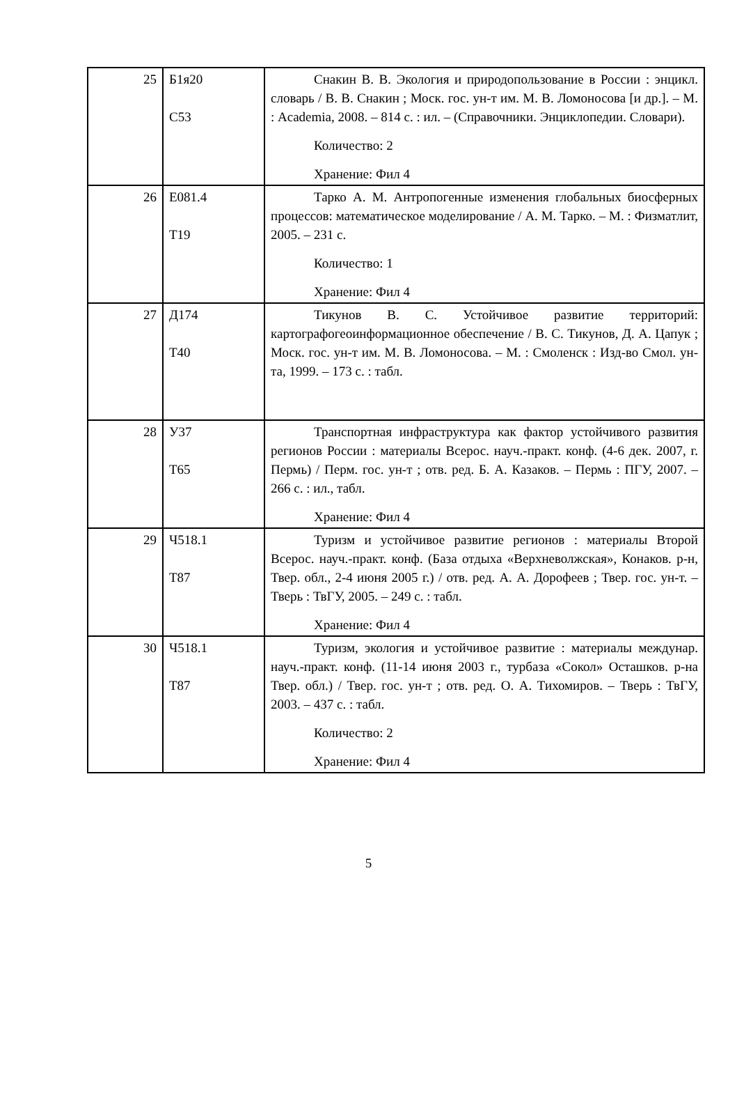| 25 | Б1я20 С53 | Снакин В. В. Экология и природопользование в России : энцикл. словарь / В. В. Снакин ; Моск. гос. ун-т им. М. В. Ломоносова [и др.]. – М. : Academia, 2008. – 814 с. : ил. – (Справочники. Энциклопедии. Словари). Количество: 2 Хранение: Фил 4 |
| 26 | Е081.4 Т19 | Тарко А. М. Антропогенные изменения глобальных биосферных процессов: математическое моделирование / А. М. Тарко. – М. : Физматлит, 2005. – 231 с. Количество: 1 Хранение: Фил 4 |
| 27 | Д174 Т40 | Тикунов В. С. Устойчивое развитие территорий: картографогеоинформационное обеспечение / В. С. Тикунов, Д. А. Цапук ; Моск. гос. ун-т им. М. В. Ломоносова. – М. : Смоленск : Изд-во Смол. ун-та, 1999. – 173 с. : табл. |
| 28 | У37 Т65 | Транспортная инфраструктура как фактор устойчивого развития регионов России : материалы Всерос. науч.-практ. конф. (4-6 дек. 2007, г. Пермь) / Перм. гос. ун-т ; отв. ред. Б. А. Казаков. – Пермь : ПГУ, 2007. – 266 с. : ил., табл. Хранение: Фил 4 |
| 29 | Ч518.1 Т87 | Туризм и устойчивое развитие регионов : материалы Второй Всерос. науч.-практ. конф. (База отдыха «Верхневолжская», Конаков. р-н, Твер. обл., 2-4 июня 2005 г.) / отв. ред. А. А. Дорофеев ; Твер. гос. ун-т. – Тверь : ТвГУ, 2005. – 249 с. : табл. Хранение: Фил 4 |
| 30 | Ч518.1 Т87 | Туризм, экология и устойчивое развитие : материалы междунар. науч.-практ. конф. (11-14 июня 2003 г., турбаза «Сокол» Осташков. р-на Твер. обл.) / Твер. гос. ун-т ; отв. ред. О. А. Тихомиров. – Тверь : ТвГУ, 2003. – 437 с. : табл. Количество: 2 Хранение: Фил 4 |
5